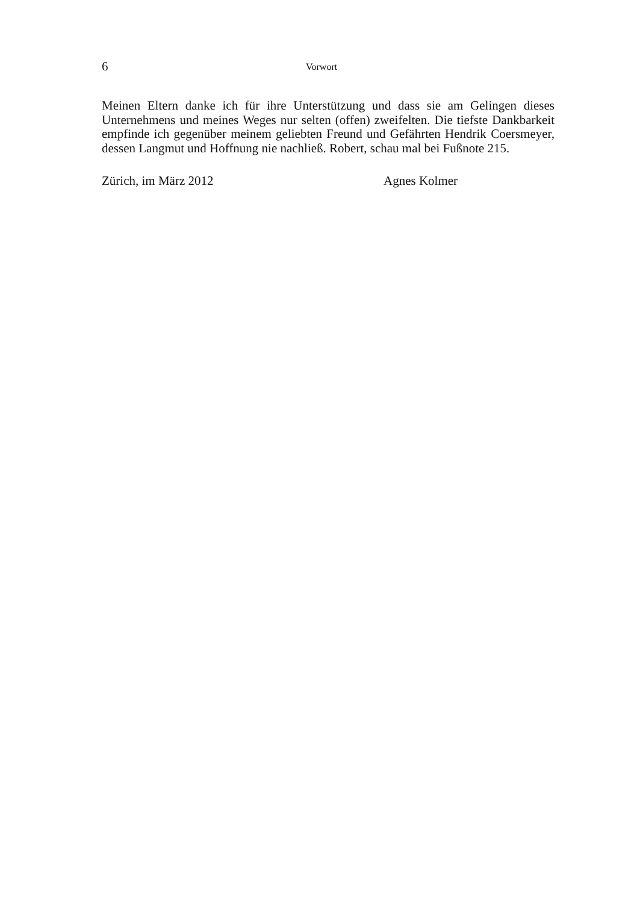6 Vorwort
Meinen Eltern danke ich für ihre Unterstützung und dass sie am Gelingen dieses Unternehmens und meines Weges nur selten (offen) zweifelten. Die tiefste Dank­barkeit empfinde ich gegenüber meinem geliebten Freund und Gefährten Hendrik Coersmeyer, dessen Langmut und Hoffnung nie nachließ. Robert, schau mal bei Fußnote 215.
Zürich, im März 2012 Agnes Kolmer